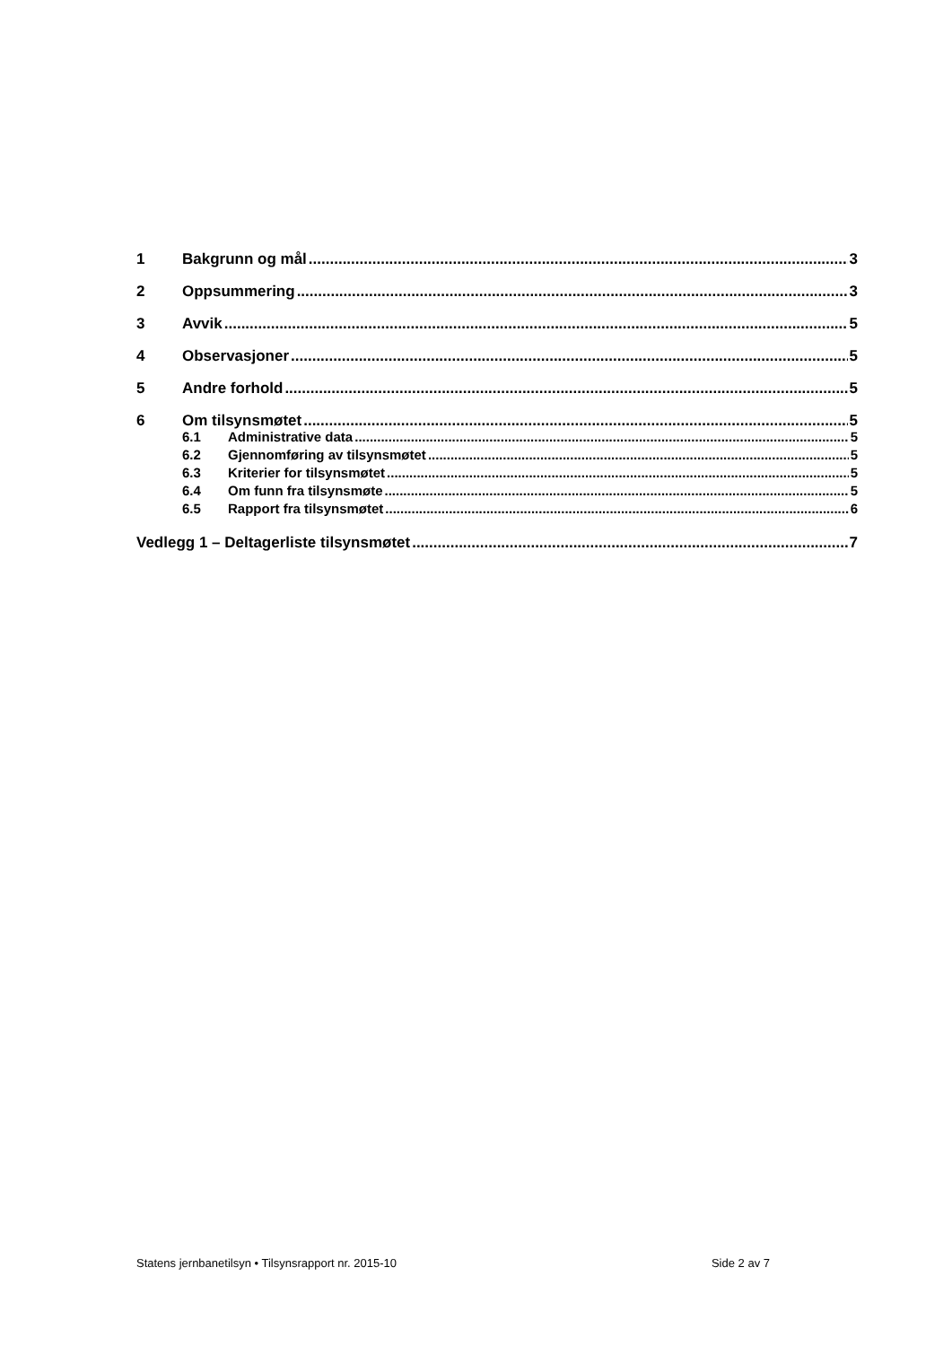1 Bakgrunn og mål 3
2 Oppsummering 3
3 Avvik 5
4 Observasjoner 5
5 Andre forhold 5
6 Om tilsynsmøtet 5
6.1 Administrative data 5
6.2 Gjennomføring av tilsynsmøtet 5
6.3 Kriterier for tilsynsmøtet 5
6.4 Om funn fra tilsynsmøte 5
6.5 Rapport fra tilsynsmøtet 6
Vedlegg 1 – Deltagerliste tilsynsmøtet 7
Statens jernbanetilsyn • Tilsynsrapport nr. 2015-10 Side 2 av 7